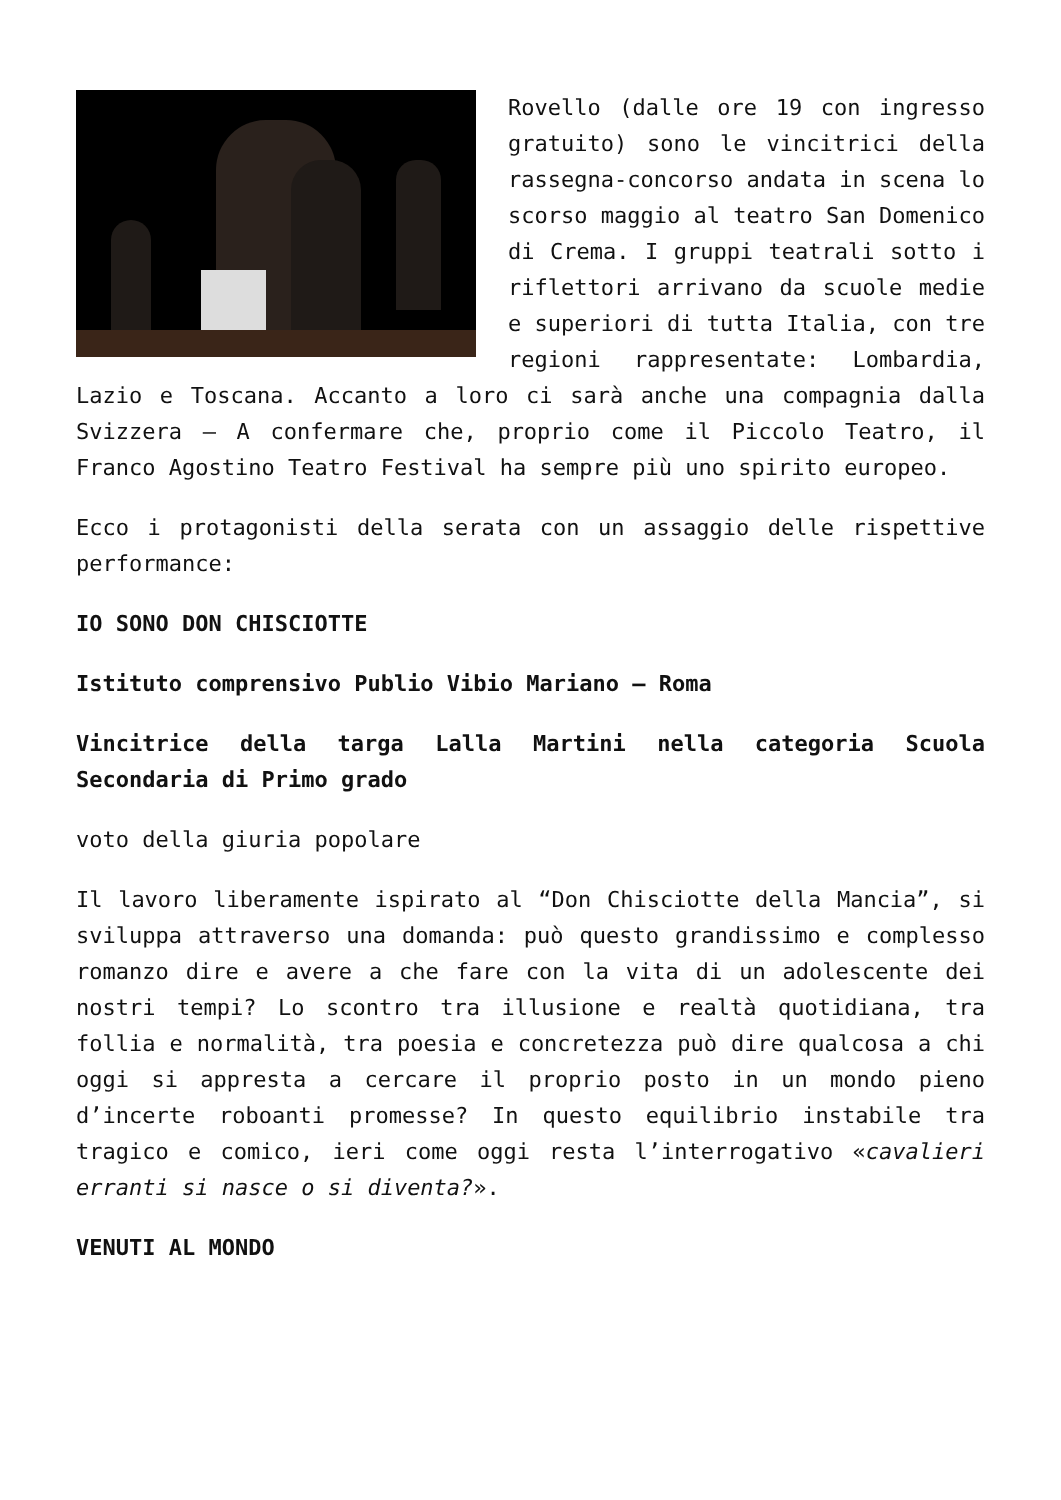Rovello (dalle ore 19 con ingresso gratuito) sono le vincitrici della rassegna-concorso andata in scena lo scorso maggio al teatro San Domenico di Crema. I gruppi teatrali sotto i riflettori arrivano da scuole medie e superiori di tutta Italia, con tre regioni rappresentate: Lombardia, Lazio e Toscana. Accanto a loro ci sarà anche una compagnia dalla Svizzera – A confermare che, proprio come il Piccolo Teatro, il Franco Agostino Teatro Festival ha sempre più uno spirito europeo.
Ecco i protagonisti della serata con un assaggio delle rispettive performance:
IO SONO DON CHISCIOTTE
Istituto comprensivo Publio Vibio Mariano – Roma
Vincitrice della targa Lalla Martini nella categoria Scuola Secondaria di Primo grado
voto della giuria popolare
Il lavoro liberamente ispirato al “Don Chisciotte della Mancia”, si sviluppa attraverso una domanda: può questo grandissimo e complesso romanzo dire e avere a che fare con la vita di un adolescente dei nostri tempi? Lo scontro tra illusione e realtà quotidiana, tra follia e normalità, tra poesia e concretezza può dire qualcosa a chi oggi si appresta a cercare il proprio posto in un mondo pieno d’incerte roboanti promesse? In questo equilibrio instabile tra tragico e comico, ieri come oggi resta l’interrogativo «cavalieri erranti si nasce o si diventa?».
VENUTI AL MONDO